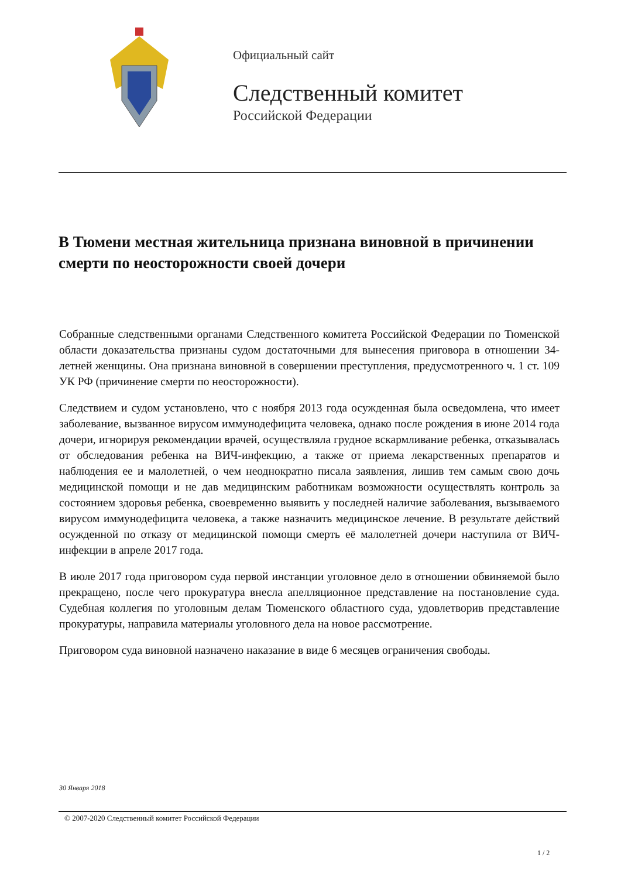Официальный сайт
Следственный комитет
Российской Федерации
В Тюмени местная жительница признана виновной в причинении смерти по неосторожности своей дочери
Собранные следственными органами Следственного комитета Российской Федерации по Тюменской области доказательства признаны судом достаточными для вынесения приговора в отношении 34-летней женщины. Она признана виновной в совершении преступления, предусмотренного ч. 1 ст. 109 УК РФ (причинение смерти по неосторожности).
Следствием и судом установлено, что с ноября 2013 года осужденная была осведомлена, что имеет заболевание, вызванное вирусом иммунодефицита человека, однако после рождения в июне 2014 года дочери, игнорируя рекомендации врачей, осуществляла грудное вскармливание ребенка, отказывалась от обследования ребенка на ВИЧ-инфекцию, а также от приема лекарственных препаратов и наблюдения ее и малолетней, о чем неоднократно писала заявления, лишив тем самым свою дочь медицинской помощи и не дав медицинским работникам возможности осуществлять контроль за состоянием здоровья ребенка, своевременно выявить у последней наличие заболевания, вызываемого вирусом иммунодефицита человека, а также назначить медицинское лечение. В результате действий осужденной по отказу от медицинской помощи смерть её малолетней дочери наступила от ВИЧ-инфекции в апреле 2017 года.
В июле 2017 года приговором суда первой инстанции уголовное дело в отношении обвиняемой было прекращено, после чего прокуратура внесла апелляционное представление на постановление суда. Судебная коллегия по уголовным делам Тюменского областного суда, удовлетворив представление прокуратуры, направила материалы уголовного дела на новое рассмотрение.
Приговором суда виновной назначено наказание в виде 6 месяцев ограничения свободы.
30 Января 2018
© 2007-2020 Следственный комитет Российской Федерации
1 / 2